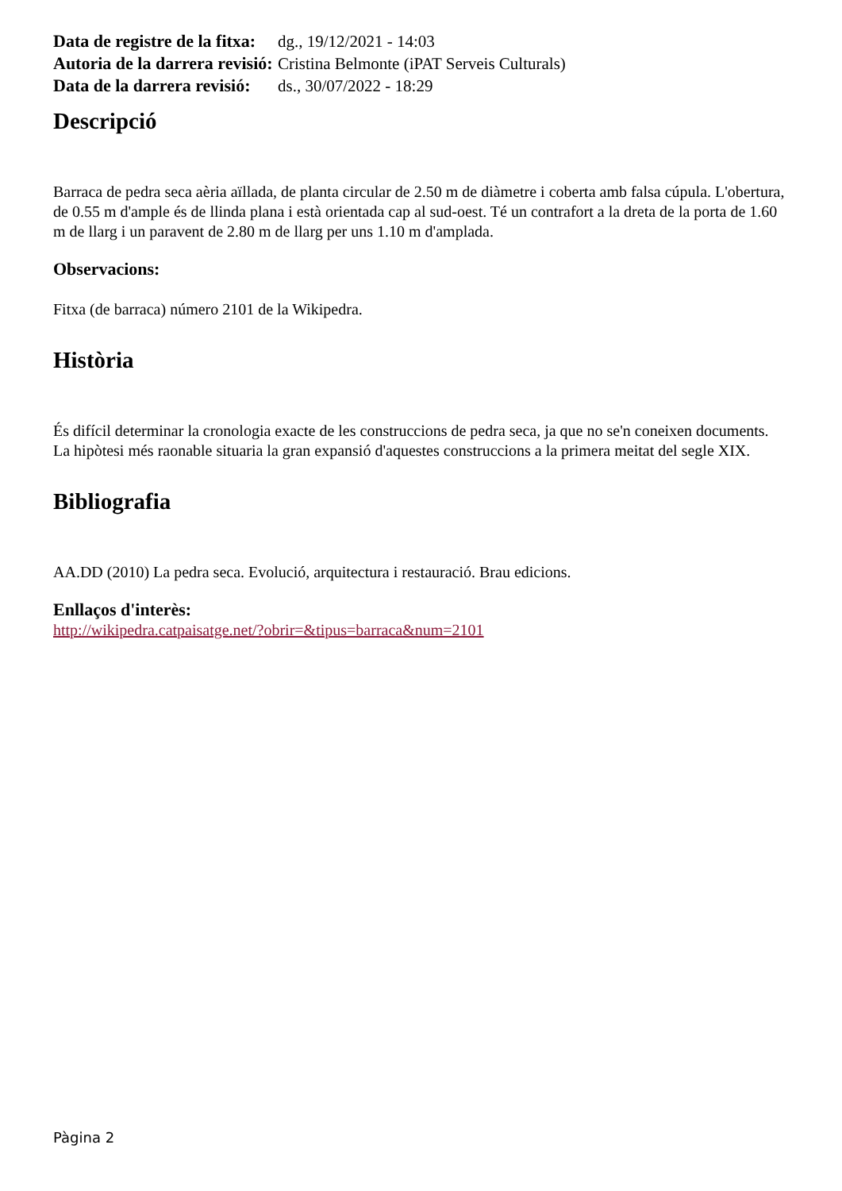| Data de registre de la fitxa: | dg., 19/12/2021 - 14:03 |
| Autoria de la darrera revisió: | Cristina Belmonte (iPAT Serveis Culturals) |
| Data de la darrera revisió: | ds., 30/07/2022 - 18:29 |
Descripció
Barraca de pedra seca aèria aïllada, de planta circular de 2.50 m de diàmetre i coberta amb falsa cúpula. L'obertura, de 0.55 m d'ample és de llinda plana i està orientada cap al sud-oest. Té un contrafort a la dreta de la porta de 1.60 m de llarg i un paravent de 2.80 m de llarg per uns 1.10 m d'amplada.
Observacions:
Fitxa (de barraca) número 2101 de la Wikipedra.
Història
És difícil determinar la cronologia exacte de les construccions de pedra seca, ja que no se'n coneixen documents. La hipòtesi més raonable situaria la gran expansió d'aquestes construccions a la primera meitat del segle XIX.
Bibliografia
AA.DD (2010) La pedra seca. Evolució, arquitectura i restauració. Brau edicions.
Enllaços d'interès:
http://wikipedra.catpaisatge.net/?obrir=&tipus=barraca&num=2101
Pàgina 2